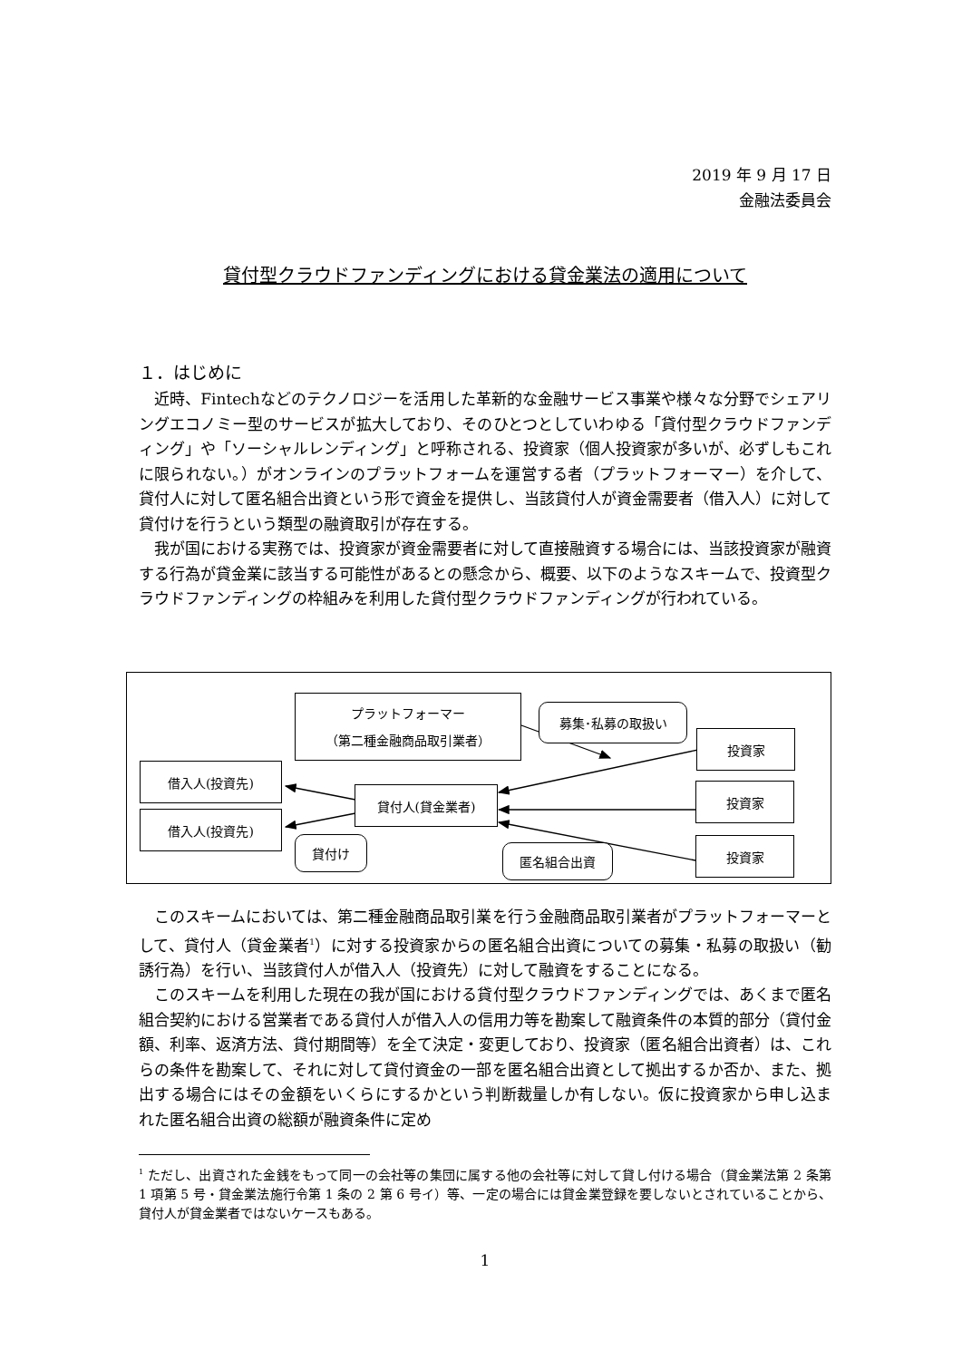2019 年 9 月 17 日
金融法委員会
貸付型クラウドファンディングにおける貸金業法の適用について
１．はじめに
　近時、Fintechなどのテクノロジーを活用した革新的な金融サービス事業や様々な分野でシェアリングエコノミー型のサービスが拡大しており、そのひとつとしていわゆる「貸付型クラウドファンディング」や「ソーシャルレンディング」と呼称される、投資家（個人投資家が多いが、必ずしもこれに限られない。）がオンラインのプラットフォームを運営する者（プラットフォーマー）を介して、貸付人に対して匿名組合出資という形で資金を提供し、当該貸付人が資金需要者（借入人）に対して貸付けを行うという類型の融資取引が存在する。
　我が国における実務では、投資家が資金需要者に対して直接融資する場合には、当該投資家が融資する行為が貸金業に該当する可能性があるとの懸念から、概要、以下のようなスキームで、投資型クラウドファンディングの枠組みを利用した貸付型クラウドファンディングが行われている。
プラットフォーマー
（第二種金融商品取引業者）
募集･私募の取扱い
投資家
借入人(投資先)
貸付人(貸金業者) 投資家
借入人(投資先)
貸付け
匿名組合出資 投資家
　このスキームにおいては、第二種金融商品取引業を行う金融商品取引業者がプラットフォーマーとして、貸付人（貸金業者<sup>1</sup>）に対する投資家からの匿名組合出資についての募集・私募の取扱い（勧誘行為）を行い、当該貸付人が借入人（投資先）に対して融資をすることになる。
　このスキームを利用した現在の我が国における貸付型クラウドファンディングでは、あくまで匿名組合契約における営業者である貸付人が借入人の信用力等を勘案して融資条件の本質的部分（貸付金額、利率、返済方法、貸付期間等）を全て決定・変更しており、投資家（匿名組合出資者）は、これらの条件を勘案して、それに対して貸付資金の一部を匿名組合出資として拠出するか否か、また、拠出する場合にはその金額をいくらにするかという判断裁量しか有しない。仮に投資家から申し込まれた匿名組合出資の総額が融資条件に定め
<sup>1</sup> ただし、出資された金銭をもって同一の会社等の集団に属する他の会社等に対して貸し付ける場合（貸金業法第 2 条第 1 項第 5 号・貸金業法施行令第 1 条の 2 第 6 号イ）等、一定の場合には貸金業登録を要しないとされていることから、貸付人が貸金業者ではないケースもある。
1